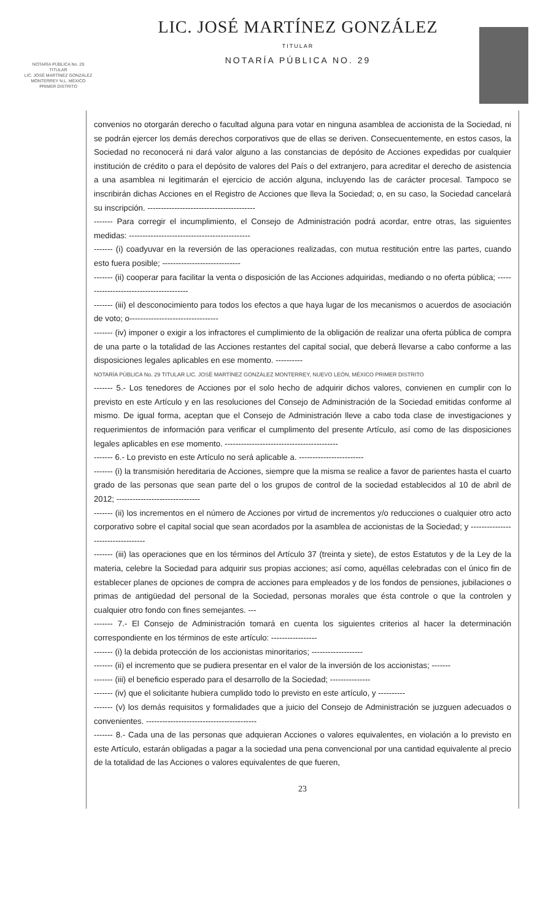NOTARÍA PÚBLICA No. 29
TITULAR
LIC. JOSÉ MARTÍNEZ GONZÁLEZ
MONTERREY N.L. MÉXICO
PRIMER DISTRITO
LIC. JOSÉ MARTÍNEZ GONZÁLEZ
TITULAR
NOTARÍA PÚBLICA NO. 29
convenios no otorgarán derecho o facultad alguna para votar en ninguna asamblea de accionista de la Sociedad, ni se podrán ejercer los demás derechos corporativos que de ellas se deriven. Consecuentemente, en estos casos, la Sociedad no reconocerá ni dará valor alguno a las constancias de depósito de Acciones expedidas por cualquier institución de crédito o para el depósito de valores del País o del extranjero, para acreditar el derecho de asistencia a una asamblea ni legitimarán el ejercicio de acción alguna, incluyendo las de carácter procesal. Tampoco se inscribirán dichas Acciones en el Registro de Acciones que lleva la Sociedad; o, en su caso, la Sociedad cancelará su inscripción. ----------------------------------------
------- Para corregir el incumplimiento, el Consejo de Administración podrá acordar, entre otras, las siguientes medidas: ---------------------------------------------
------- (i) coadyuvar en la reversión de las operaciones realizadas, con mutua restitución entre las partes, cuando esto fuera posible; -----------------------------
------- (ii) cooperar para facilitar la venta o disposición de las Acciones adquiridas, mediando o no oferta pública; ----------------------------------------
------- (iii) el desconocimiento para todos los efectos a que haya lugar de los mecanismos o acuerdos de asociación de voto; o---------------------------------
------- (iv) imponer o exigir a los infractores el cumplimiento de la obligación de realizar una oferta pública de compra de una parte o la totalidad de las Acciones restantes del capital social, que deberá llevarse a cabo conforme a las disposiciones legales aplicables en ese momento. ----------
NOTARÍA PÚBLICA No. 29 TITULAR LIC. JOSÉ MARTÍNEZ GONZÁLEZ MONTERREY, NUEVO LEÓN, MÉXICO PRIMER DISTRITO
------- 5.- Los tenedores de Acciones por el solo hecho de adquirir dichos valores, convienen en cumplir con lo previsto en este Artículo y en las resoluciones del Consejo de Administración de la Sociedad emitidas conforme al mismo. De igual forma, aceptan que el Consejo de Administración lleve a cabo toda clase de investigaciones y requerimientos de información para verificar el cumplimento del presente Artículo, así como de las disposiciones legales aplicables en ese momento. ------------------------------------------
------- 6.- Lo previsto en este Artículo no será aplicable a. ------------------------
------- (i) la transmisión hereditaria de Acciones, siempre que la misma se realice a favor de parientes hasta el cuarto grado de las personas que sean parte del o los grupos de control de la sociedad establecidos al 10 de abril de 2012; -------------------------------
------- (ii) los incrementos en el número de Acciones por virtud de incrementos y/o reducciones o cualquier otro acto corporativo sobre el capital social que sean acordados por la asamblea de accionistas de la Sociedad; y ----------------------------------
------- (iii) las operaciones que en los términos del Artículo 37 (treinta y siete), de estos Estatutos y de la Ley de la materia, celebre la Sociedad para adquirir sus propias acciones; así como, aquéllas celebradas con el único fin de establecer planes de opciones de compra de acciones para empleados y de los fondos de pensiones, jubilaciones o primas de antigüedad del personal de la Sociedad, personas morales que ésta controle o que la controlen y cualquier otro fondo con fines semejantes. ---
------- 7.- El Consejo de Administración tomará en cuenta los siguientes criterios al hacer la determinación correspondiente en los términos de este artículo: -----------------
------- (i) la debida protección de los accionistas minoritarios; -------------------
------- (ii) el incremento que se pudiera presentar en el valor de la inversión de los accionistas; -------
------- (iii) el beneficio esperado para el desarrollo de la Sociedad; ---------------
------- (iv) que el solicitante hubiera cumplido todo lo previsto en este artículo, y ----------
------- (v) los demás requisitos y formalidades que a juicio del Consejo de Administración se juzguen adecuados o convenientes. -----------------------------------------
------- 8.- Cada una de las personas que adquieran Acciones o valores equivalentes, en violación a lo previsto en este Artículo, estarán obligadas a pagar a la sociedad una pena convencional por una cantidad equivalente al precio de la totalidad de las Acciones o valores equivalentes de que fueren,
23